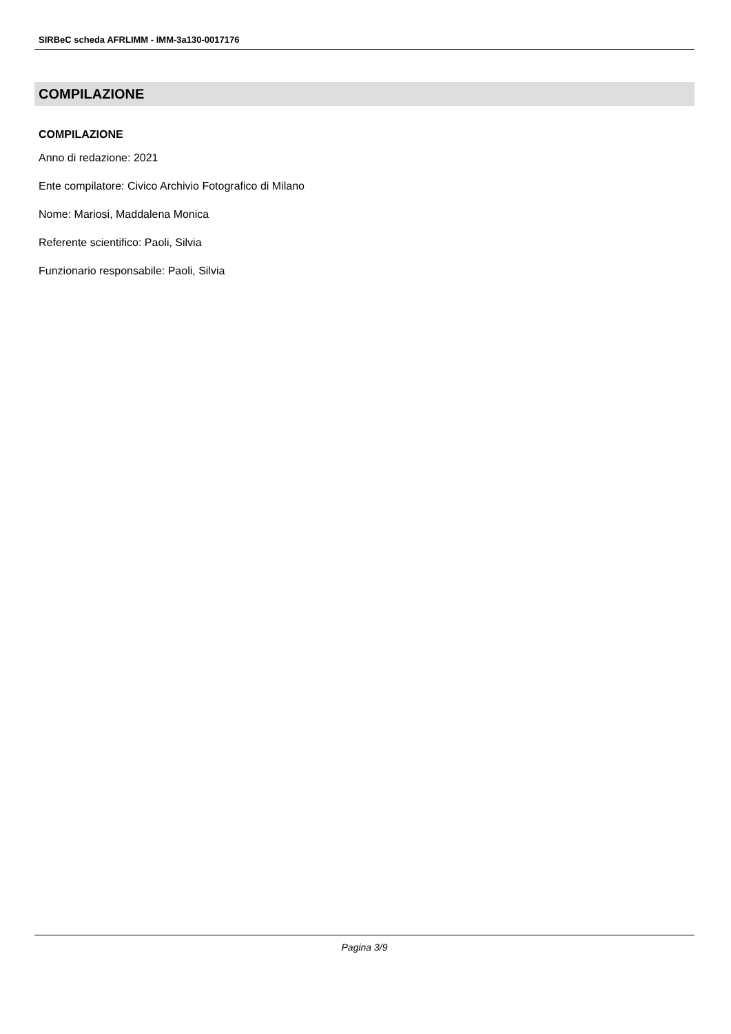SIRBeC scheda AFRLIMM - IMM-3a130-0017176
COMPILAZIONE
COMPILAZIONE
Anno di redazione: 2021
Ente compilatore: Civico Archivio Fotografico di Milano
Nome: Mariosi, Maddalena Monica
Referente scientifico: Paoli, Silvia
Funzionario responsabile: Paoli, Silvia
Pagina 3/9